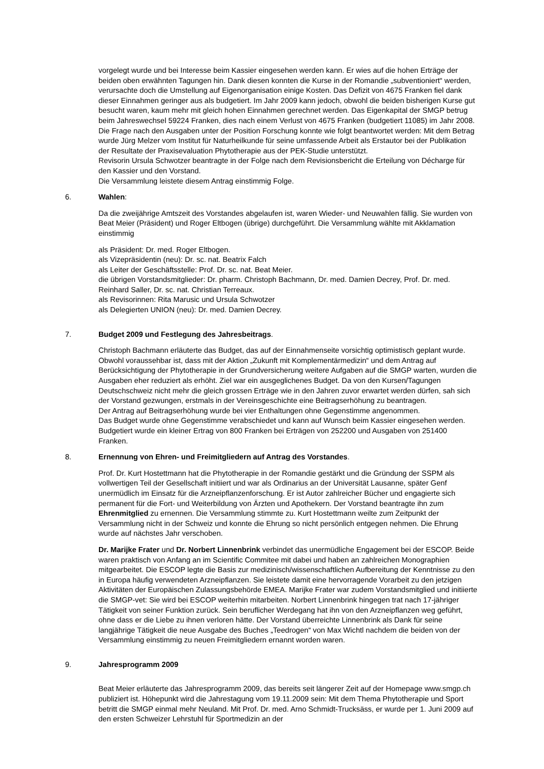vorgelegt wurde und bei Interesse beim Kassier eingesehen werden kann. Er wies auf die hohen Erträge der beiden oben erwähnten Tagungen hin. Dank diesen konnten die Kurse in der Romandie „subventioniert“ werden, verursachte doch die Umstellung auf Eigenorganisation einige Kosten. Das Defizit von 4675 Franken fiel dank dieser Einnahmen geringer aus als budgetiert. Im Jahr 2009 kann jedoch, obwohl die beiden bisherigen Kurse gut besucht waren, kaum mehr mit gleich hohen Einnahmen gerechnet werden. Das Eigenkapital der SMGP betrug beim Jahreswechsel 59224 Franken, dies nach einem Verlust von 4675 Franken (budgetiert 11085) im Jahr 2008. Die Frage nach den Ausgaben unter der Position Forschung konnte wie folgt beantwortet werden: Mit dem Betrag wurde Jürg Melzer vom Institut für Naturheilkunde für seine umfassende Arbeit als Erstautor bei der Publikation der Resultate der Praxisevaluation Phytotherapie aus der PEK-Studie unterstützt.
Revisorin Ursula Schwotzer beantragte in der Folge nach dem Revisionsbericht die Erteilung von Décharge für den Kassier und den Vorstand.
Die Versammlung leistete diesem Antrag einstimmig Folge.
6. Wahlen:
Da die zweijährige Amtszeit des Vorstandes abgelaufen ist, waren Wieder- und Neuwahlen fällig. Sie wurden von Beat Meier (Präsident) und Roger Eltbogen (übrige) durchgeführt. Die Versammlung wählte mit Akklamation einstimmig
als Präsident: Dr. med. Roger Eltbogen.
als Vizepräsidentin (neu): Dr. sc. nat. Beatrix Falch
als Leiter der Geschäftsstelle: Prof. Dr. sc. nat. Beat Meier.
die übrigen Vorstandsmitglieder: Dr. pharm. Christoph Bachmann, Dr. med. Damien Decrey, Prof. Dr. med. Reinhard Saller, Dr. sc. nat. Christian Terreaux.
als Revisorinnen: Rita Marusic und Ursula Schwotzer
als Delegierten UNION (neu): Dr. med. Damien Decrey.
7. Budget 2009 und Festlegung des Jahresbeitrags.
Christoph Bachmann erläuterte das Budget, das auf der Einnahmenseite vorsichtig optimistisch geplant wurde. Obwohl voraussehbar ist, dass mit der Aktion „Zukunft mit Komplementärmedizin“ und dem Antrag auf Berücksichtigung der Phytotherapie in der Grundversicherung weitere Aufgaben auf die SMGP warten, wurden die Ausgaben eher reduziert als erhöht. Ziel war ein ausgeglichenes Budget. Da von den Kursen/Tagungen Deutschschweiz nicht mehr die gleich grossen Erträge wie in den Jahren zuvor erwartet werden dürfen, sah sich der Vorstand gezwungen, erstmals in der Vereinsgeschichte eine Beitragserhöhung zu beantragen.
Der Antrag auf Beitragserhöhung wurde bei vier Enthaltungen ohne Gegenstimme angenommen.
Das Budget wurde ohne Gegenstimme verabschiedet und kann auf Wunsch beim Kassier eingesehen werden. Budgetiert wurde ein kleiner Ertrag von 800 Franken bei Erträgen von 252200 und Ausgaben von 251400 Franken.
8. Ernennung von Ehren- und Freimitgliedern auf Antrag des Vorstandes.
Prof. Dr. Kurt Hostettmann hat die Phytotherapie in der Romandie gestärkt und die Gründung der SSPM als vollwertigen Teil der Gesellschaft initiiert und war als Ordinarius an der Universität Lausanne, später Genf unermüdlich im Einsatz für die Arzneipflanzenforschung. Er ist Autor zahlreicher Bücher und engagierte sich permanent für die Fort- und Weiterbildung von Ärzten und Apothekern. Der Vorstand beantragte ihn zum Ehrenmitglied zu ernennen. Die Versammlung stimmte zu. Kurt Hostettmann weilte zum Zeitpunkt der Versammlung nicht in der Schweiz und konnte die Ehrung so nicht persönlich entgegen nehmen. Die Ehrung wurde auf nächstes Jahr verschoben.
Dr. Marijke Frater und Dr. Norbert Linnenbrink verbindet das unermüdliche Engagement bei der ESCOP. Beide waren praktisch von Anfang an im Scientific Commitee mit dabei und haben an zahlreichen Monographien mitgearbeitet. Die ESCOP legte die Basis zur medizinisch/wissenschaftlichen Aufbereitung der Kenntnisse zu den in Europa häufig verwendeten Arzneipflanzen. Sie leistete damit eine hervorragende Vorarbeit zu den jetzigen Aktivitäten der Europäischen Zulassungsbehörde EMEA. Marijke Frater war zudem Vorstandsmitglied und initiierte die SMGP-vet: Sie wird bei ESCOP weiterhin mitarbeiten. Norbert Linnenbrink hingegen trat nach 17-jähriger Tätigkeit von seiner Funktion zurück. Sein beruflicher Werdegang hat ihn von den Arzneipflanzen weg geführt, ohne dass er die Liebe zu ihnen verloren hätte. Der Vorstand überreichte Linnenbrink als Dank für seine langjährige Tätigkeit die neue Ausgabe des Buches „Teedrogen“ von Max Wichtl nachdem die beiden von der Versammlung einstimmig zu neuen Freimitgliedern ernannt worden waren.
9. Jahresprogramm 2009
Beat Meier erläuterte das Jahresprogramm 2009, das bereits seit längerer Zeit auf der Homepage www.smgp.ch publiziert ist. Höhepunkt wird die Jahrestagung vom 19.11.2009 sein: Mit dem Thema Phytotherapie und Sport betritt die SMGP einmal mehr Neuland. Mit Prof. Dr. med. Arno Schmidt-Trucksäss, er wurde per 1. Juni 2009 auf den ersten Schweizer Lehrstuhl für Sportmedizin an der